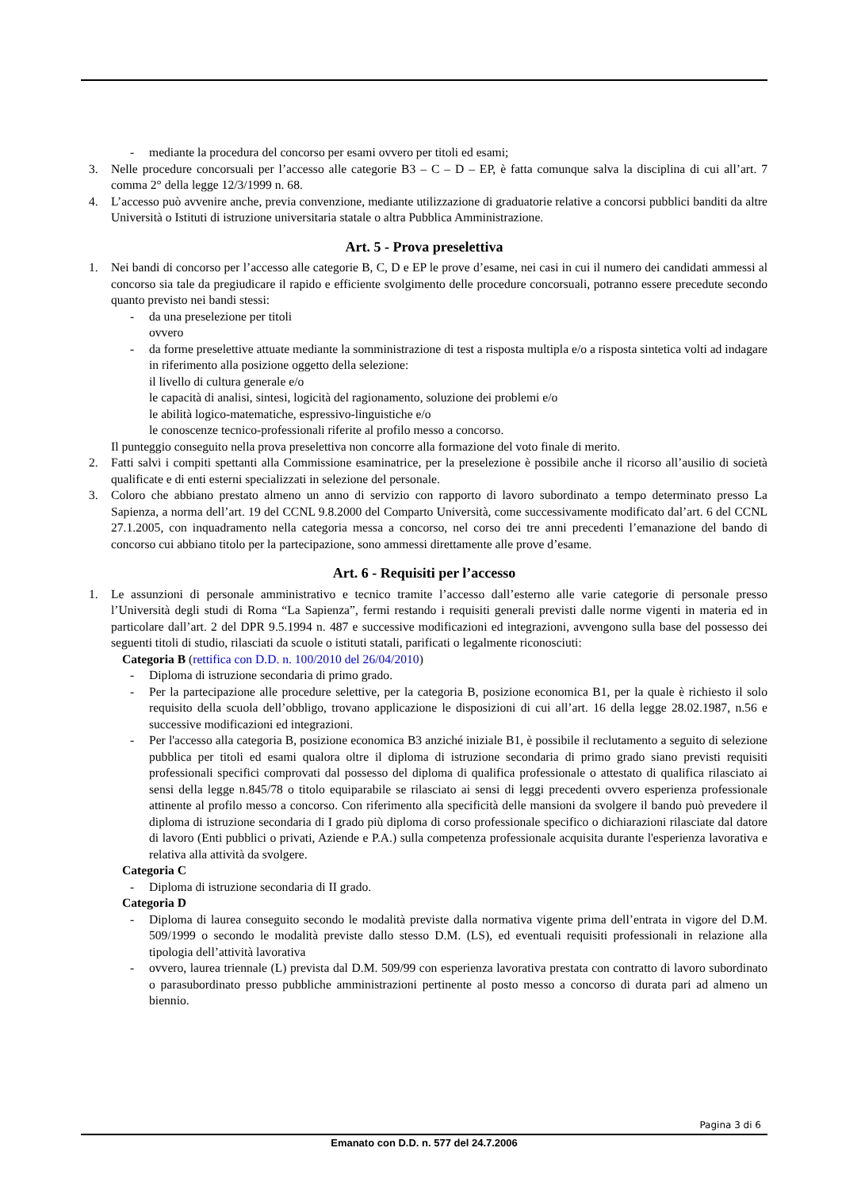- mediante la procedura del concorso per esami ovvero per titoli ed esami;
3. Nelle procedure concorsuali per l’accesso alle categorie B3 – C – D – EP, è fatta comunque salva la disciplina di cui all’art. 7 comma 2° della legge 12/3/1999 n. 68.
4. L’accesso può avvenire anche, previa convenzione, mediante utilizzazione di graduatorie relative a concorsi pubblici banditi da altre Università o Istituti di istruzione universitaria statale o altra Pubblica Amministrazione.
Art. 5 - Prova preselettiva
1. Nei bandi di concorso per l’accesso alle categorie B, C, D e EP le prove d’esame, nei casi in cui il numero dei candidati ammessi al concorso sia tale da pregiudicare il rapido e efficiente svolgimento delle procedure concorsuali, potranno essere precedute secondo quanto previsto nei bandi stessi:
- da una preselezione per titoli
ovvero
- da forme preselettive attuate mediante la somministrazione di test a risposta multipla e/o a risposta sintetica volti ad indagare in riferimento alla posizione oggetto della selezione:
il livello di cultura generale e/o
le capacità di analisi, sintesi, logicità del ragionamento, soluzione dei problemi e/o
le abilità logico-matematiche, espressivo-linguistiche e/o
le conoscenze tecnico-professionali riferite al profilo messo a concorso.
Il punteggio conseguito nella prova preselettiva non concorre alla formazione del voto finale di merito.
2. Fatti salvi i compiti spettanti alla Commissione esaminatrice, per la preselezione è possibile anche il ricorso all’ausilio di società qualificate e di enti esterni specializzati in selezione del personale.
3. Coloro che abbiano prestato almeno un anno di servizio con rapporto di lavoro subordinato a tempo determinato presso La Sapienza, a norma dell’art. 19 del CCNL 9.8.2000 del Comparto Università, come successivamente modificato dal’art. 6 del CCNL 27.1.2005, con inquadramento nella categoria messa a concorso, nel corso dei tre anni precedenti l’emanazione del bando di concorso cui abbiano titolo per la partecipazione, sono ammessi direttamente alle prove d’esame.
Art. 6 - Requisiti per l’accesso
1. Le assunzioni di personale amministrativo e tecnico tramite l’accesso dall’esterno alle varie categorie di personale presso l’Università degli studi di Roma “La Sapienza”, fermi restando i requisiti generali previsti dalle norme vigenti in materia ed in particolare dall’art. 2 del DPR 9.5.1994 n. 487 e successive modificazioni ed integrazioni, avvengono sulla base del possesso dei seguenti titoli di studio, rilasciati da scuole o istituti statali, parificati o legalmente riconosciuti:
Categoria B (rettifica con D.D. n. 100/2010 del 26/04/2010)
- Diploma di istruzione secondaria di primo grado.
- Per la partecipazione alle procedure selettive, per la categoria B, posizione economica B1, per la quale è richiesto il solo requisito della scuola dell’obbligo, trovano applicazione le disposizioni di cui all’art. 16 della legge 28.02.1987, n.56 e successive modificazioni ed integrazioni.
- Per l'accesso alla categoria B, posizione economica B3 anziché iniziale B1, è possibile il reclutamento a seguito di selezione pubblica per titoli ed esami qualora oltre il diploma di istruzione secondaria di primo grado siano previsti requisiti professionali specifici comprovati dal possesso del diploma di qualifica professionale o attestato di qualifica rilasciato ai sensi della legge n.845/78 o titolo equiparabile se rilasciato ai sensi di leggi precedenti ovvero esperienza professionale attinente al profilo messo a concorso. Con riferimento alla specificità delle mansioni da svolgere il bando può prevedere il diploma di istruzione secondaria di I grado più diploma di corso professionale specifico o dichiarazioni rilasciate dal datore di lavoro (Enti pubblici o privati, Aziende e P.A.) sulla competenza professionale acquisita durante l'esperienza lavorativa e relativa alla attività da svolgere.
Categoria C
- Diploma di istruzione secondaria di II grado.
Categoria D
- Diploma di laurea conseguito secondo le modalità previste dalla normativa vigente prima dell’entrata in vigore del D.M. 509/1999 o secondo le modalità previste dallo stesso D.M. (LS), ed eventuali requisiti professionali in relazione alla tipologia dell’attività lavorativa
- ovvero, laurea triennale (L) prevista dal D.M. 509/99 con esperienza lavorativa prestata con contratto di lavoro subordinato o parasubordinato presso pubbliche amministrazioni pertinente al posto messo a concorso di durata pari ad almeno un biennio.
Pagina 3 di 6
Emanato con D.D. n. 577 del 24.7.2006